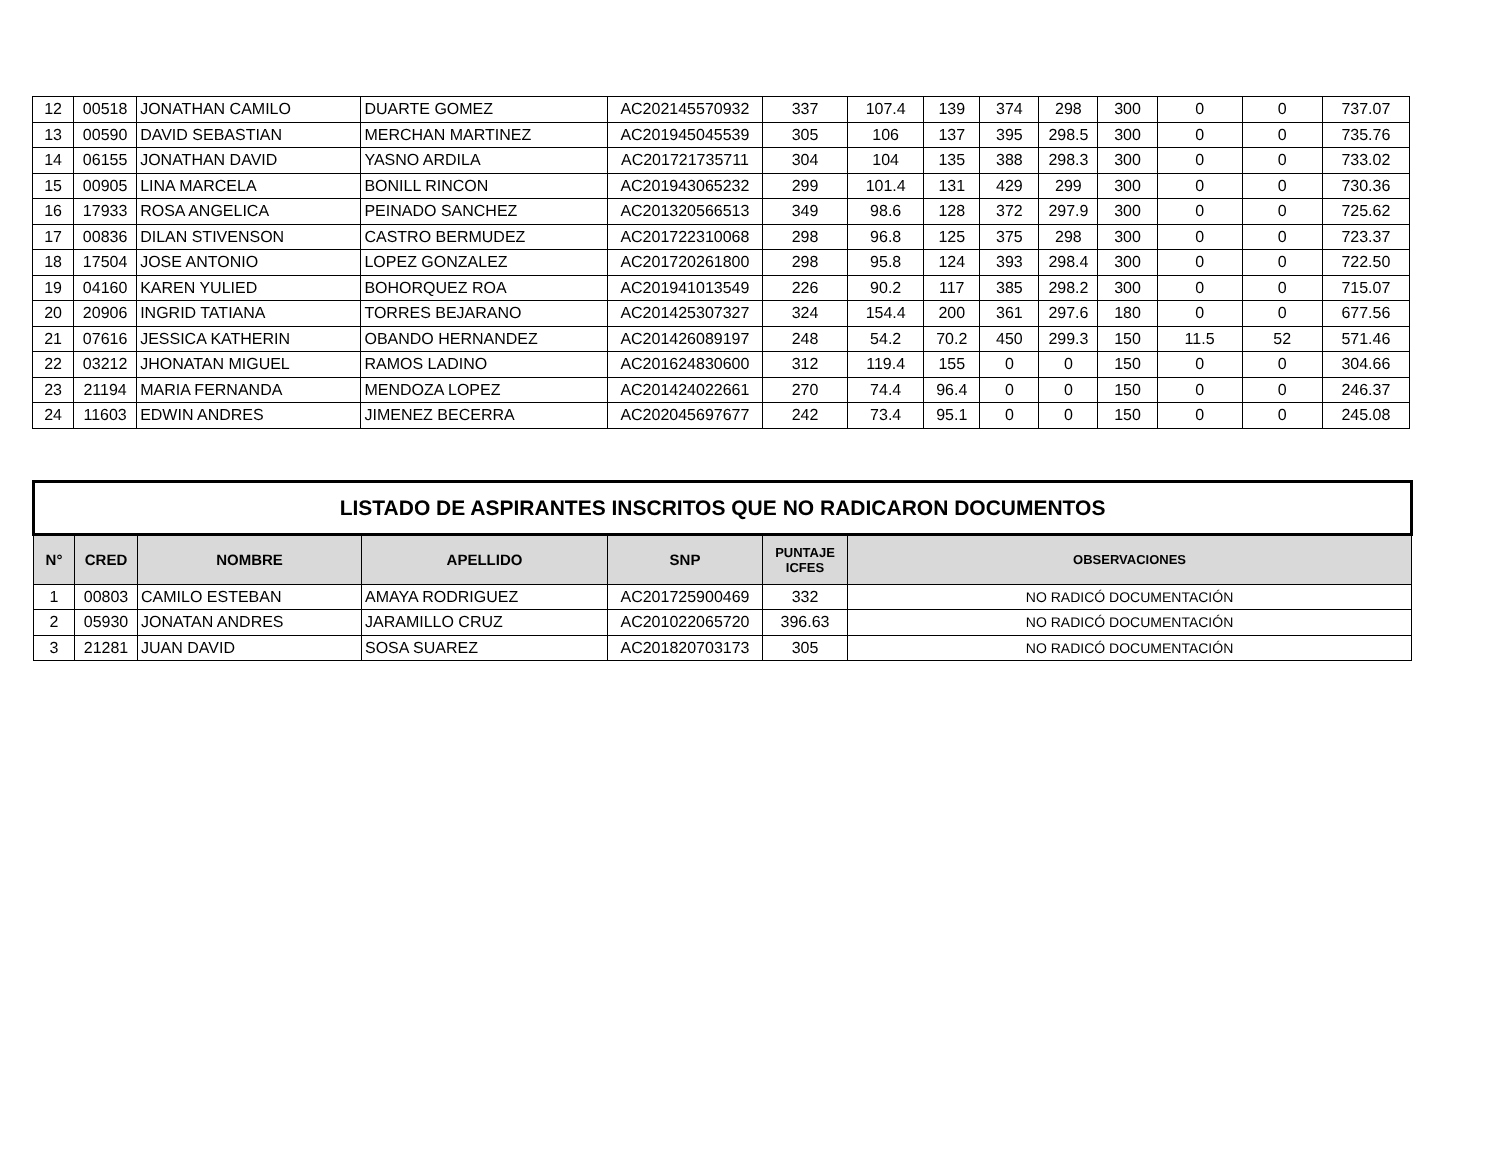| 12 | 00518 | JONATHAN CAMILO | DUARTE GOMEZ | AC202145570932 | 337 | 107.4 | 139 | 374 | 298 | 300 | 0 | 0 | 737.07 |
| 13 | 00590 | DAVID SEBASTIAN | MERCHAN MARTINEZ | AC201945045539 | 305 | 106 | 137 | 395 | 298.5 | 300 | 0 | 0 | 735.76 |
| 14 | 06155 | JONATHAN DAVID | YASNO ARDILA | AC201721735711 | 304 | 104 | 135 | 388 | 298.3 | 300 | 0 | 0 | 733.02 |
| 15 | 00905 | LINA MARCELA | BONILL RINCON | AC201943065232 | 299 | 101.4 | 131 | 429 | 299 | 300 | 0 | 0 | 730.36 |
| 16 | 17933 | ROSA ANGELICA | PEINADO SANCHEZ | AC201320566513 | 349 | 98.6 | 128 | 372 | 297.9 | 300 | 0 | 0 | 725.62 |
| 17 | 00836 | DILAN STIVENSON | CASTRO BERMUDEZ | AC201722310068 | 298 | 96.8 | 125 | 375 | 298 | 300 | 0 | 0 | 723.37 |
| 18 | 17504 | JOSE ANTONIO | LOPEZ GONZALEZ | AC201720261800 | 298 | 95.8 | 124 | 393 | 298.4 | 300 | 0 | 0 | 722.50 |
| 19 | 04160 | KAREN YULIED | BOHORQUEZ ROA | AC201941013549 | 226 | 90.2 | 117 | 385 | 298.2 | 300 | 0 | 0 | 715.07 |
| 20 | 20906 | INGRID TATIANA | TORRES BEJARANO | AC201425307327 | 324 | 154.4 | 200 | 361 | 297.6 | 180 | 0 | 0 | 677.56 |
| 21 | 07616 | JESSICA KATHERIN | OBANDO HERNANDEZ | AC201426089197 | 248 | 54.2 | 70.2 | 450 | 299.3 | 150 | 11.5 | 52 | 571.46 |
| 22 | 03212 | JHONATAN MIGUEL | RAMOS LADINO | AC201624830600 | 312 | 119.4 | 155 | 0 | 0 | 150 | 0 | 0 | 304.66 |
| 23 | 21194 | MARIA FERNANDA | MENDOZA LOPEZ | AC201424022661 | 270 | 74.4 | 96.4 | 0 | 0 | 150 | 0 | 0 | 246.37 |
| 24 | 11603 | EDWIN ANDRES | JIMENEZ BECERRA | AC202045697677 | 242 | 73.4 | 95.1 | 0 | 0 | 150 | 0 | 0 | 245.08 |
| LISTADO DE ASPIRANTES INSCRITOS QUE NO RADICARON DOCUMENTOS | | | | | | |
| N° | CRED | NOMBRE | APELLIDO | SNP | PUNTAJE ICFES | OBSERVACIONES |
| 1 | 00803 | CAMILO ESTEBAN | AMAYA RODRIGUEZ | AC201725900469 | 332 | NO RADICÓ DOCUMENTACIÓN |
| 2 | 05930 | JONATAN ANDRES | JARAMILLO CRUZ | AC201022065720 | 396.63 | NO RADICÓ DOCUMENTACIÓN |
| 3 | 21281 | JUAN DAVID | SOSA SUAREZ | AC201820703173 | 305 | NO RADICÓ DOCUMENTACIÓN |